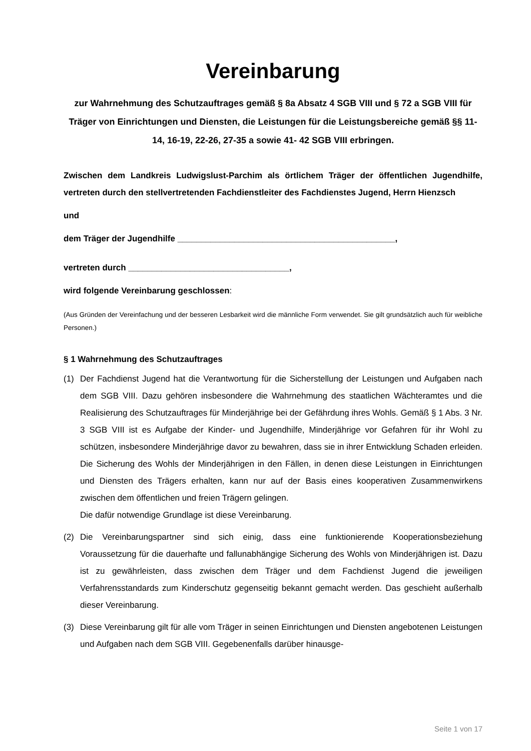Vereinbarung
zur Wahrnehmung des Schutzauftrages gemäß § 8a Absatz 4 SGB VIII und § 72 a SGB VIII für Träger von Einrichtungen und Diensten, die Leistungen für die Leistungsbereiche gemäß §§ 11-14, 16-19, 22-26, 27-35 a sowie 41- 42 SGB VIII erbringen.
Zwischen dem Landkreis Ludwigslust-Parchim als örtlichem Träger der öffentlichen Jugendhilfe, vertreten durch den stellvertretenden Fachdienstleiter des Fachdienstes Jugend, Herrn Hienzsch
und
dem Träger der Jugendhilfe ______________________________________________,
vertreten durch __________________________________,
wird folgende Vereinbarung geschlossen:
(Aus Gründen der Vereinfachung und der besseren Lesbarkeit wird die männliche Form verwendet. Sie gilt grundsätzlich auch für weibliche Personen.)
§ 1 Wahrnehmung des Schutzauftrages
(1) Der Fachdienst Jugend hat die Verantwortung für die Sicherstellung der Leistungen und Aufgaben nach dem SGB VIII. Dazu gehören insbesondere die Wahrnehmung des staatlichen Wächteramtes und die Realisierung des Schutzauftrages für Minderjährige bei der Gefährdung ihres Wohls. Gemäß § 1 Abs. 3 Nr. 3 SGB VIII ist es Aufgabe der Kinder- und Jugendhilfe, Minderjährige vor Gefahren für ihr Wohl zu schützen, insbesondere Minderjährige davor zu bewahren, dass sie in ihrer Entwicklung Schaden erleiden. Die Sicherung des Wohls der Minderjährigen in den Fällen, in denen diese Leistungen in Einrichtungen und Diensten des Trägers erhalten, kann nur auf der Basis eines kooperativen Zusammenwirkens zwischen dem öffentlichen und freien Trägern gelingen.
Die dafür notwendige Grundlage ist diese Vereinbarung.
(2) Die Vereinbarungspartner sind sich einig, dass eine funktionierende Kooperationsbeziehung Voraussetzung für die dauerhafte und fallunabhängige Sicherung des Wohls von Minderjährigen ist. Dazu ist zu gewährleisten, dass zwischen dem Träger und dem Fachdienst Jugend die jeweiligen Verfahrensstandards zum Kinderschutz gegenseitig bekannt gemacht werden. Das geschieht außerhalb dieser Vereinbarung.
(3) Diese Vereinbarung gilt für alle vom Träger in seinen Einrichtungen und Diensten angebotenen Leistungen und Aufgaben nach dem SGB VIII. Gegebenenfalls darüber hinausge-
Seite 1 von 17